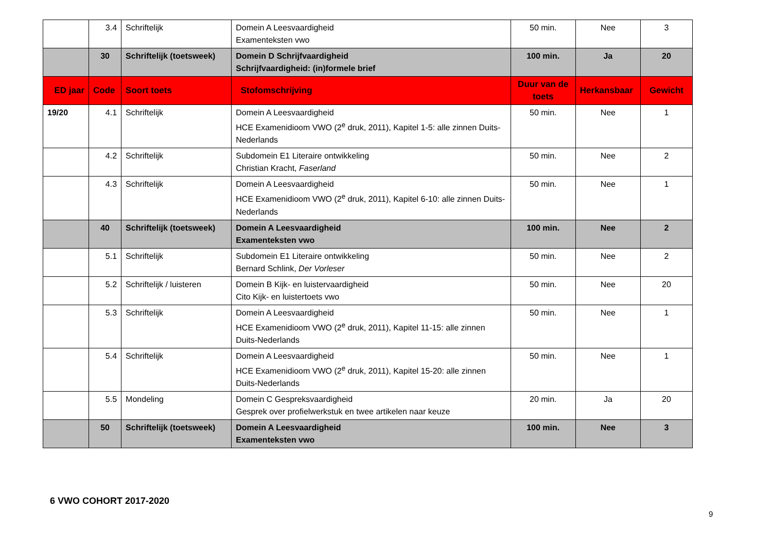| | 3.4 | Schriftelijk | Domein A Leesvaardigheid Examenteksten vwo | 50 min. | Nee | 3 |
| | 30 | Schriftelijk (toetsweek) | Domein D Schrijfvaardigheid Schrijfvaardigheid: (in)formele brief | 100 min. | Ja | 20 |
| ED jaar | Code | Soort toets | Stofomschrijving | Duur van de toets | Herkansbaar | Gewicht |
| 19/20 | 4.1 | Schriftelijk | Domein A Leesvaardigheid HCE Examenidioom VWO (2<sup>e</sup> druk, 2011), Kapitel 1-5: alle zinnen Duits-Nederlands | 50 min. | Nee | 1 |
| | 4.2 | Schriftelijk | Subdomein E1 Literaire ontwikkeling Christian Kracht, Faserland | 50 min. | Nee | 2 |
| | 4.3 | Schriftelijk | Domein A Leesvaardigheid HCE Examenidioom VWO (2<sup>e</sup> druk, 2011), Kapitel 6-10: alle zinnen Duits-Nederlands | 50 min. | Nee | 1 |
| | 40 | Schriftelijk (toetsweek) | Domein A Leesvaardigheid Examenteksten vwo | 100 min. | Nee | 2 |
| | 5.1 | Schriftelijk | Subdomein E1 Literaire ontwikkeling Bernard Schlink, Der Vorleser | 50 min. | Nee | 2 |
| | 5.2 | Schriftelijk / luisteren | Domein B Kijk- en luistervaardigheid Cito Kijk- en luistertoets vwo | 50 min. | Nee | 20 |
| | 5.3 | Schriftelijk | Domein A Leesvaardigheid HCE Examenidioom VWO (2<sup>e</sup> druk, 2011), Kapitel 11-15: alle zinnen Duits-Nederlands | 50 min. | Nee | 1 |
| | 5.4 | Schriftelijk | Domein A Leesvaardigheid HCE Examenidioom VWO (2<sup>e</sup> druk, 2011), Kapitel 15-20: alle zinnen Duits-Nederlands | 50 min. | Nee | 1 |
| | 5.5 | Mondeling | Domein C Gespreksvaardigheid Gesprek over profielwerkstuk en twee artikelen naar keuze | 20 min. | Ja | 20 |
| | 50 | Schriftelijk (toetsweek) | Domein A Leesvaardigheid Examenteksten vwo | 100 min. | Nee | 3 |
6 VWO COHORT 2017-2020
9